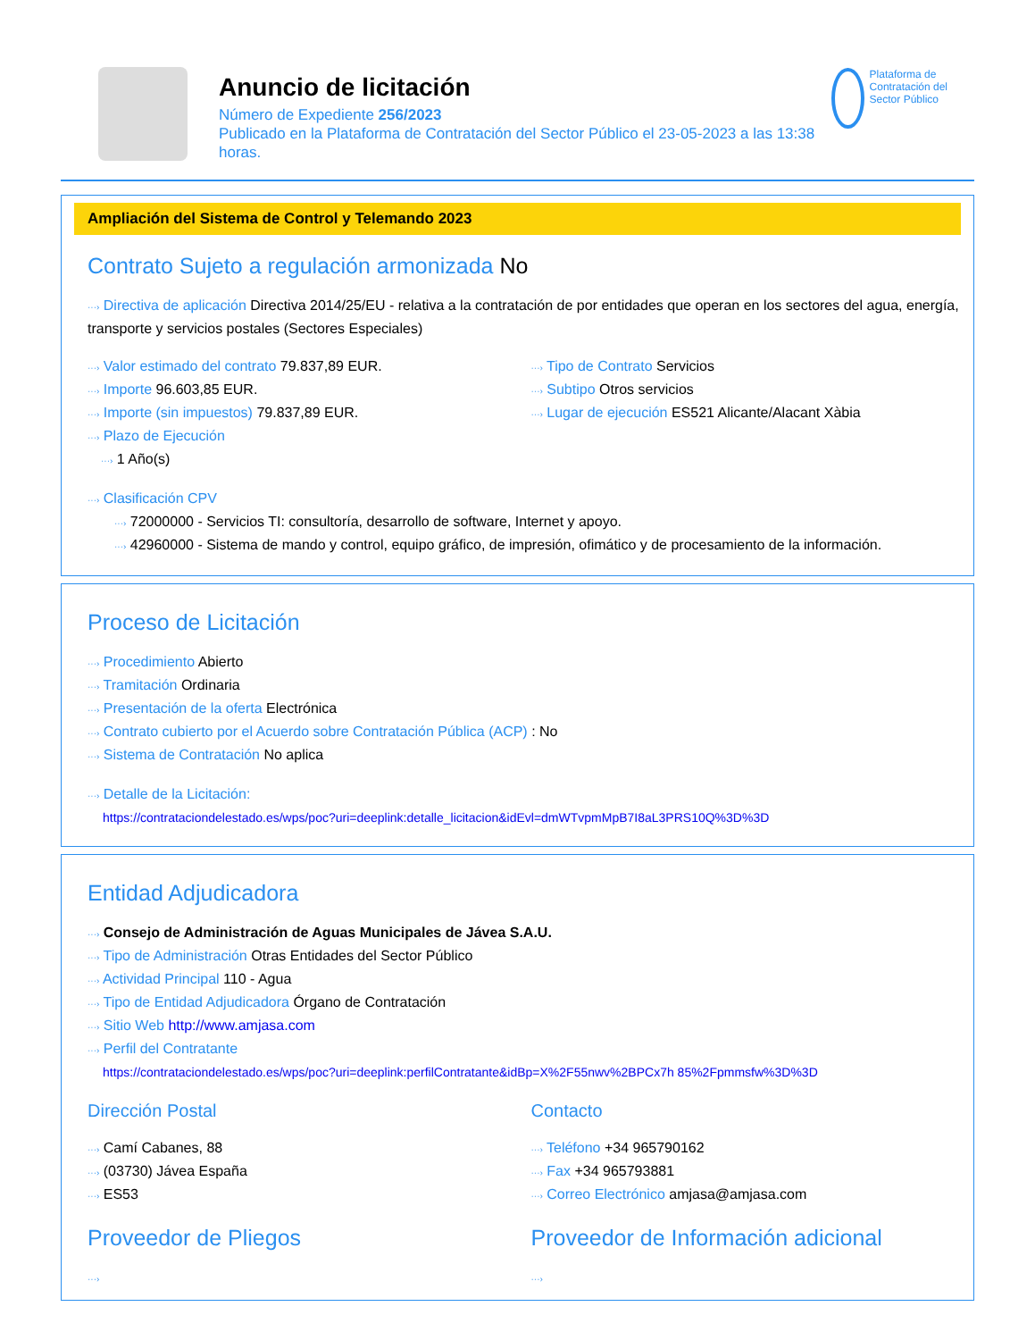Anuncio de licitación
Número de Expediente 256/2023
Publicado en la Plataforma de Contratación del Sector Público el 23-05-2023 a las 13:38 horas.
Plataforma de Contratación del Sector Público
Ampliación del Sistema de Control y Telemando 2023
Contrato Sujeto a regulación armonizada No
···› Directiva de aplicación Directiva 2014/25/EU - relativa a la contratación de por entidades que operan en los sectores del agua, energía, transporte y servicios postales (Sectores Especiales)
···› Valor estimado del contrato 79.837,89 EUR.
···› Importe 96.603,85 EUR.
···› Importe (sin impuestos) 79.837,89 EUR.
···› Plazo de Ejecución
···› 1 Año(s)
···› Tipo de Contrato Servicios
···› Subtipo Otros servicios
···› Lugar de ejecución ES521 Alicante/Alacant Xàbia
···› Clasificación CPV
···› 72000000 - Servicios TI: consultoría, desarrollo de software, Internet y apoyo.
···› 42960000 - Sistema de mando y control, equipo gráfico, de impresión, ofimático y de procesamiento de la información.
Proceso de Licitación
···› Procedimiento Abierto
···› Tramitación Ordinaria
···› Presentación de la oferta Electrónica
···› Contrato cubierto por el Acuerdo sobre Contratación Pública (ACP) : No
···› Sistema de Contratación No aplica
···› Detalle de la Licitación:
https://contrataciondelestado.es/wps/poc?uri=deeplink:detalle_licitacion&idEvl=dmWTvpmMpB7I8aL3PRS10Q%3D%3D
Entidad Adjudicadora
···› Consejo de Administración de Aguas Municipales de Jávea S.A.U.
···› Tipo de Administración Otras Entidades del Sector Público
···› Actividad Principal 110 - Agua
···› Tipo de Entidad Adjudicadora Órgano de Contratación
···› Sitio Web http://www.amjasa.com
···› Perfil del Contratante
https://contrataciondelestado.es/wps/poc?uri=deeplink:perfilContratante&idBp=X%2F55nwv%2BPCx7h 85%2Fpmmsfw%3D%3D
Dirección Postal
···› Camí Cabanes, 88
···› (03730) Jávea España
···› ES53
Contacto
···› Teléfono +34 965790162
···› Fax +34 965793881
···› Correo Electrónico amjasa@amjasa.com
Proveedor de Pliegos
···›
Proveedor de Información adicional
···›